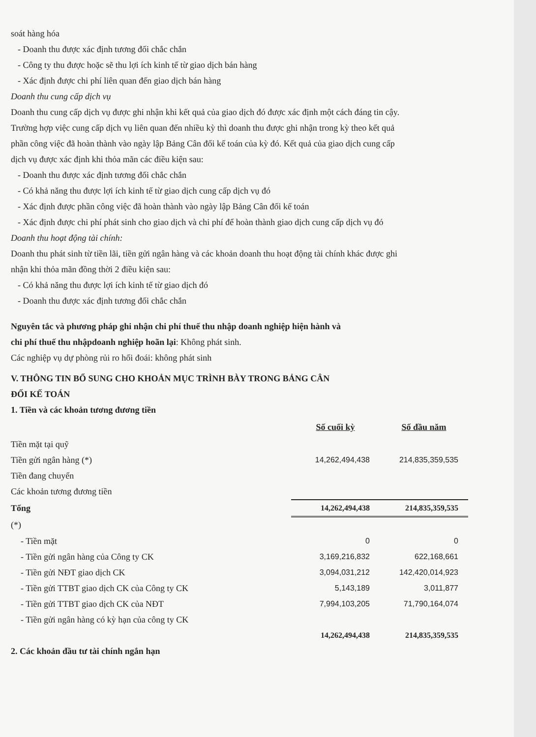soát hàng hóa
- Doanh thu được xác định tương đối chắc chắn
- Công ty thu được hoặc sẽ thu lợi ích kinh tế từ giao dịch bán hàng
- Xác định được chi phí liên quan đến giao dịch bán hàng
Doanh thu cung cấp dịch vụ
Doanh thu cung cấp dịch vụ được ghi nhận khi kết quả của giao dịch đó được xác định một cách đáng tin cậy. Trường hợp việc cung cấp dịch vụ liên quan đến nhiều kỳ thì doanh thu được ghi nhận trong kỳ theo kết quả phần công việc đã hoàn thành vào ngày lập Bảng Cân đối kế toán của kỳ đó. Kết quả của giao dịch cung cấp dịch vụ được xác định khi thỏa mãn các điều kiện sau:
- Doanh thu được xác định tương đối chắc chắn
- Có khả năng thu được lợi ích kinh tế từ giao dịch cung cấp dịch vụ đó
- Xác định được phần công việc đã hoàn thành vào ngày lập Bảng Cân đối kế toán
- Xác định được chi phí phát sinh cho giao dịch và chi phí để hoàn thành giao dịch cung cấp dịch vụ đó
Doanh thu hoạt động tài chính:
Doanh thu phát sinh từ tiền lãi, tiền gửi ngân hàng và các khoản doanh thu hoạt động tài chính khác được ghi nhận khi thỏa mãn đồng thời 2 điều kiện sau:
- Có khả năng thu được lợi ích kinh tế từ giao dịch đó
- Doanh thu được xác định tương đối chắc chắn
Nguyên tắc và phương pháp ghi nhận chi phí thuế thu nhập doanh nghiệp hiện hành và
chi phí thuế thu nhậpdoanh nghiệp hoãn lại: Không phát sinh.
Các nghiệp vụ dự phòng rủi ro hối đoái: không phát sinh
V. THÔNG TIN BỔ SUNG CHO KHOẢN MỤC TRÌNH BÀY TRONG BẢNG CÂN
ĐỐI KẾ TOÁN
1. Tiền và các khoản tương đương tiền
| | Số cuối kỳ | Số đầu năm |
| Tiền mặt tại quỹ | | |
| Tiền gửi ngân hàng (*) | 14,262,494,438 | 214,835,359,535 |
| Tiền đang chuyển | | |
| Các khoản tương đương tiền | | |
| Tổng | 14,262,494,438 | 214,835,359,535 |
| (*) | | |
| - Tiền mặt | 0 | 0 |
| - Tiền gửi ngân hàng của Công ty CK | 3,169,216,832 | 622,168,661 |
| - Tiền gửi NĐT giao dịch CK | 3,094,031,212 | 142,420,014,923 |
| - Tiền gửi TTBT giao dịch CK của Công ty CK | 5,143,189 | 3,011,877 |
| - Tiền gửi TTBT giao dịch CK của NĐT | 7,994,103,205 | 71,790,164,074 |
| - Tiền gửi ngân hàng có kỳ hạn của công ty CK | | |
| | 14,262,494,438 | 214,835,359,535 |
2. Các khoản đầu tư tài chính ngắn hạn